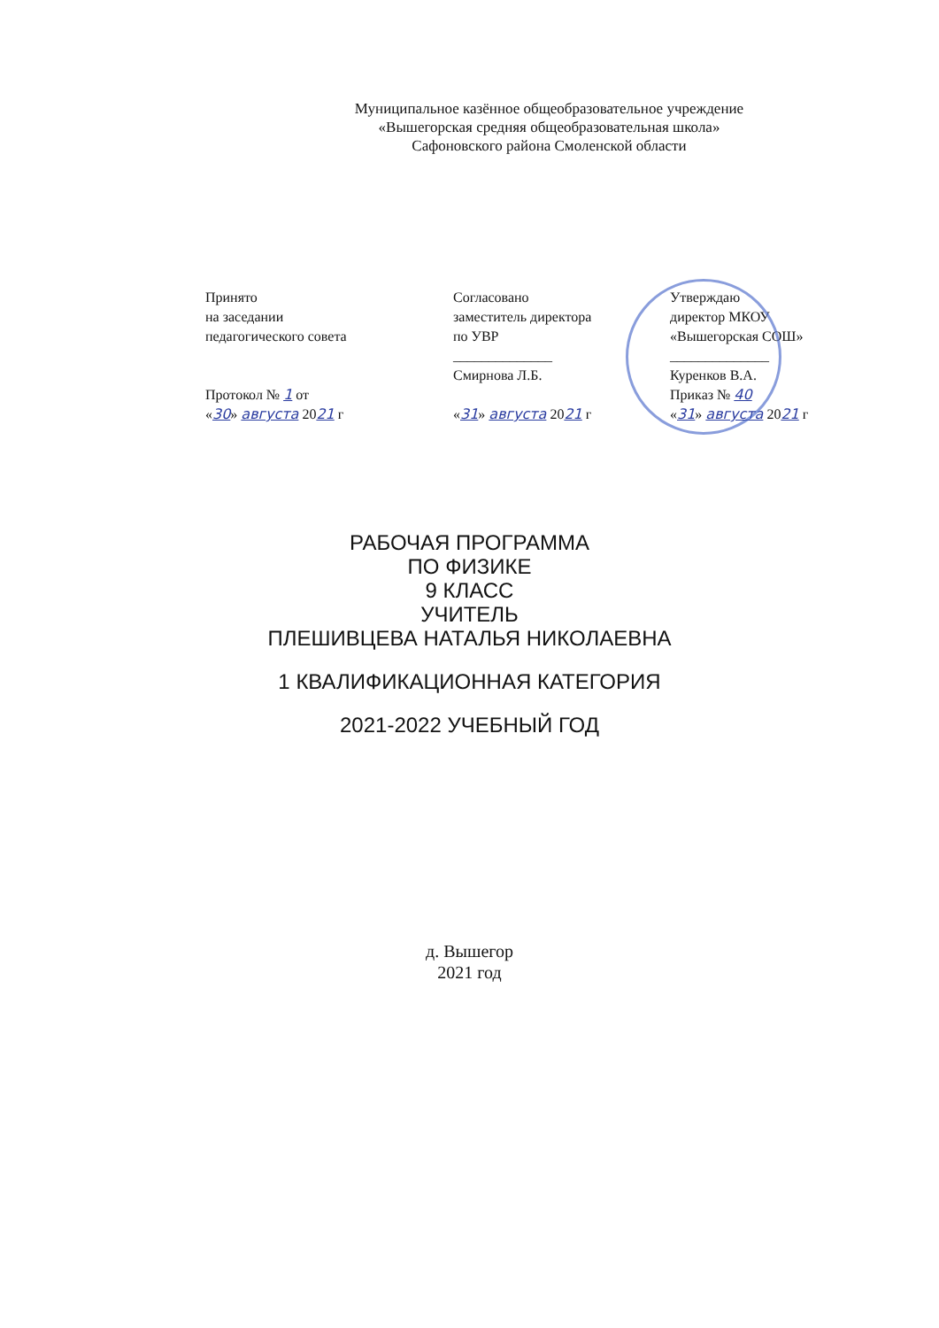Муниципальное казённое общеобразовательное учреждение
«Вышегорская средняя общеобразовательная школа»
Сафоновского района Смоленской области
Принято
на заседании
педагогического совета
Протокол № 1 от
«30» августа 2021 г
Согласовано
заместитель директора
по УВР
______________
Смирнова Л.Б.
«31» августа 2021 г
Утверждаю
директор МКОУ
«Вышегорская СОШ»
______________
Куренков В.А.
Приказ № 40
«31» августа 2021 г
РАБОЧАЯ ПРОГРАММА
ПО ФИЗИКЕ
9 КЛАСС
УЧИТЕЛЬ
ПЛЕШИВЦЕВА НАТАЛЬЯ НИКОЛАЕВНА
1 КВАЛИФИКАЦИОННАЯ КАТЕГОРИЯ
2021-2022 УЧЕБНЫЙ ГОД
д. Вышегор
2021 год